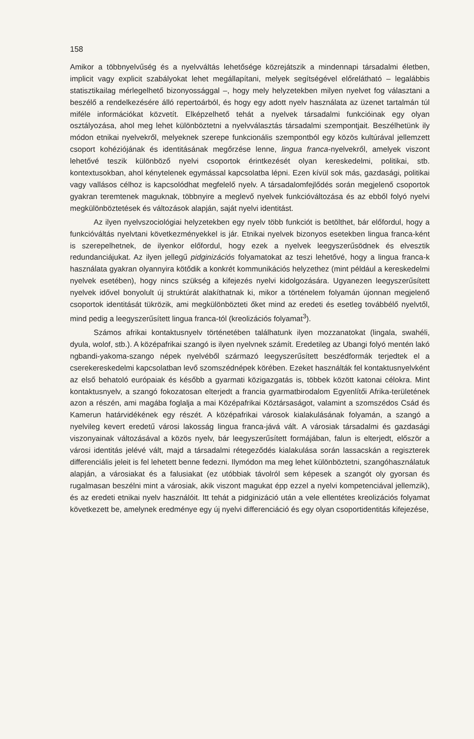158
Amikor a többnyelvűség és a nyelvváltás lehetősége közrejátszik a mindennapi társadalmi életben, implicit vagy explicit szabályokat lehet megállapítani, melyek segítségével előrelátható – legalábbis statisztikailag mérlegelhető bizonyossággal –, hogy mely helyzetekben milyen nyelvet fog választani a beszélő a rendelkezésére álló repertoárból, és hogy egy adott nyelv használata az üzenet tartalmán túl miféle információkat közvetít. Elképzelhető tehát a nyelvek társadalmi funkcióinak egy olyan osztályozása, ahol meg lehet különböztetni a nyelvválasztás társadalmi szempontjait. Beszélhetünk ily módon etnikai nyelvekről, melyeknek szerepe funkcionális szempontból egy közös kultúrával jellemzett csoport kohéziójának és identitásának megőrzése lenne, lingua franca-nyelvekről, amelyek viszont lehetővé teszik különböző nyelvi csoportok érintkezését olyan kereskedelmi, politikai, stb. kontextusokban, ahol kénytelenek egymással kapcsolatba lépni. Ezen kívül sok más, gazdasági, politikai vagy vallásos célhoz is kapcsolódhat megfelelő nyelv. A társadalomfejlődés során megjelenő csoportok gyakran teremtenek maguknak, többnyire a meglevő nyelvek funkcióváltozása és az ebből folyó nyelvi megkülönböztetések és változások alapján, saját nyelvi identitást.
Az ilyen nyelvszociológiai helyzetekben egy nyelv több funkciót is betölthet, bár előfordul, hogy a funkcióváltás nyelvtani következményekkel is jár. Etnikai nyelvek bizonyos esetekben lingua franca-ként is szerepelhetnek, de ilyenkor előfordul, hogy ezek a nyelvek leegyszerűsödnek és elvesztik redundanciájukat. Az ilyen jellegű pidginizációs folyamatokat az teszi lehetővé, hogy a lingua franca-k használata gyakran olyannyira kötődik a konkrét kommunikációs helyzethez (mint például a kereskedelmi nyelvek esetében), hogy nincs szükség a kifejezés nyelvi kidolgozására. Ugyanezen leegyszerűsített nyelvek idővel bonyolult új struktúrát alakíthatnak ki, mikor a történelem folyamán újonnan megjelenő csoportok identitását tükrözik, ami megkülönbözteti őket mind az eredeti és esetleg továbbélő nyelvtől, mind pedig a leegyszerűsített lingua franca-tól (kreolizációs folyamat<sup>3</sup>).
Számos afrikai kontaktusnyelv történetében találhatunk ilyen mozzanatokat (lingala, swahéli, dyula, wolof, stb.). A középafrikai szangó is ilyen nyelvnek számít. Eredetileg az Ubangi folyó mentén lakó ngbandi-yakoma-szango népek nyelvéből származó leegyszerűsített beszédformák terjedtek el a cserekereskedelmi kapcsolatban levő szomszédnépek körében. Ezeket használták fel kontaktusnyelvként az első behatoló európaiak és később a gyarmati közigazgatás is, többek között katonai célokra. Mint kontaktusnyelv, a szangó fokozatosan elterjedt a francia gyarmatbirodalom Egyenlítői Afrika-területének azon a részén, ami magába foglalja a mai Középafrikai Köztársaságot, valamint a szomszédos Csád és Kamerun határvidékének egy részét. A középafrikai városok kialakulásának folyamán, a szangó a nyelvileg kevert eredetű városi lakosság lingua franca-jává vált. A városiak társadalmi és gazdasági viszonyainak változásával a közös nyelv, bár leegyszerűsített formájában, falun is elterjedt, először a városi identitás jelévé vált, majd a társadalmi rétegeződés kialakulása során lassacskán a regiszterek differenciális jeleit is fel lehetett benne fedezni. Ilymódon ma meg lehet különböztetni, szangóhasználatuk alapján, a városiakat és a falusiakat (ez utóbbiak távolról sem képesek a szangót oly gyorsan és rugalmasan beszélni mint a városiak, akik viszont magukat épp ezzel a nyelvi kompetenciával jellemzik), és az eredeti etnikai nyelv használóit. Itt tehát a pidginizáció után a vele ellentétes kreolizációs folyamat következett be, amelynek eredménye egy új nyelvi differenciáció és egy olyan csoportidentitás kifejezése,